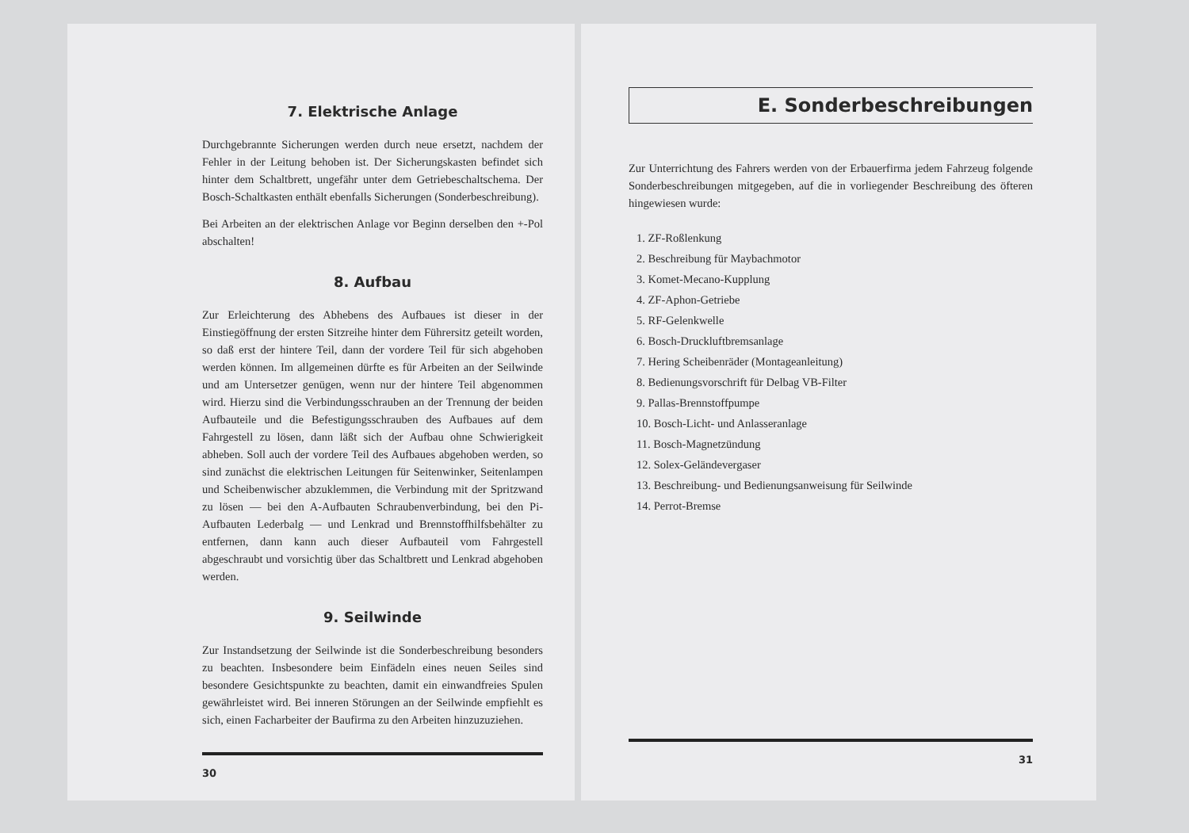7. Elektrische Anlage
Durchgebrannte Sicherungen werden durch neue ersetzt, nachdem der Fehler in der Leitung behoben ist. Der Sicherungskasten befindet sich hinter dem Schaltbrett, ungefähr unter dem Getriebeschaltschema. Der Bosch-Schaltkasten enthält ebenfalls Sicherungen (Sonderbeschreibung).
Bei Arbeiten an der elektrischen Anlage vor Beginn derselben den +-Pol abschalten!
8. Aufbau
Zur Erleichterung des Abhebens des Aufbaues ist dieser in der Einstiegöffnung der ersten Sitzreihe hinter dem Führersitz geteilt worden, so daß erst der hintere Teil, dann der vordere Teil für sich abgehoben werden können. Im allgemeinen dürfte es für Arbeiten an der Seilwinde und am Untersetzer genügen, wenn nur der hintere Teil abgenommen wird. Hierzu sind die Verbindungsschrauben an der Trennung der beiden Aufbauteile und die Befestigungsschrauben des Aufbaues auf dem Fahrgestell zu lösen, dann läßt sich der Aufbau ohne Schwierigkeit abheben. Soll auch der vordere Teil des Aufbaues abgehoben werden, so sind zunächst die elektrischen Leitungen für Seitenwinker, Seitenlampen und Scheibenwischer abzuklemmen, die Verbindung mit der Spritzwand zu lösen — bei den A-Aufbauten Schraubenverbindung, bei den Pi-Aufbauten Lederbalg — und Lenkrad und Brennstoffhilfsbehälter zu entfernen, dann kann auch dieser Aufbauteil vom Fahrgestell abgeschraubt und vorsichtig über das Schaltbrett und Lenkrad abgehoben werden.
9. Seilwinde
Zur Instandsetzung der Seilwinde ist die Sonderbeschreibung besonders zu beachten. Insbesondere beim Einfädeln eines neuen Seiles sind besondere Gesichtspunkte zu beachten, damit ein einwandfreies Spulen gewährleistet wird. Bei inneren Störungen an der Seilwinde empfiehlt es sich, einen Facharbeiter der Baufirma zu den Arbeiten hinzuzuziehen.
30
E. Sonderbeschreibungen
Zur Unterrichtung des Fahrers werden von der Erbauerfirma jedem Fahrzeug folgende Sonderbeschreibungen mitgegeben, auf die in vorliegender Beschreibung des öfteren hingewiesen wurde:
1. ZF-Roßlenkung
2. Beschreibung für Maybachmotor
3. Komet-Mecano-Kupplung
4. ZF-Aphon-Getriebe
5. RF-Gelenkwelle
6. Bosch-Druckluftbremsanlage
7. Hering Scheibenräder (Montageanleitung)
8. Bedienungsvorschrift für Delbag VB-Filter
9. Pallas-Brennstoffpumpe
10. Bosch-Licht- und Anlasseranlage
11. Bosch-Magnetzündung
12. Solex-Geländevergaser
13. Beschreibung- und Bedienungsanweisung für Seilwinde
14. Perrot-Bremse
31